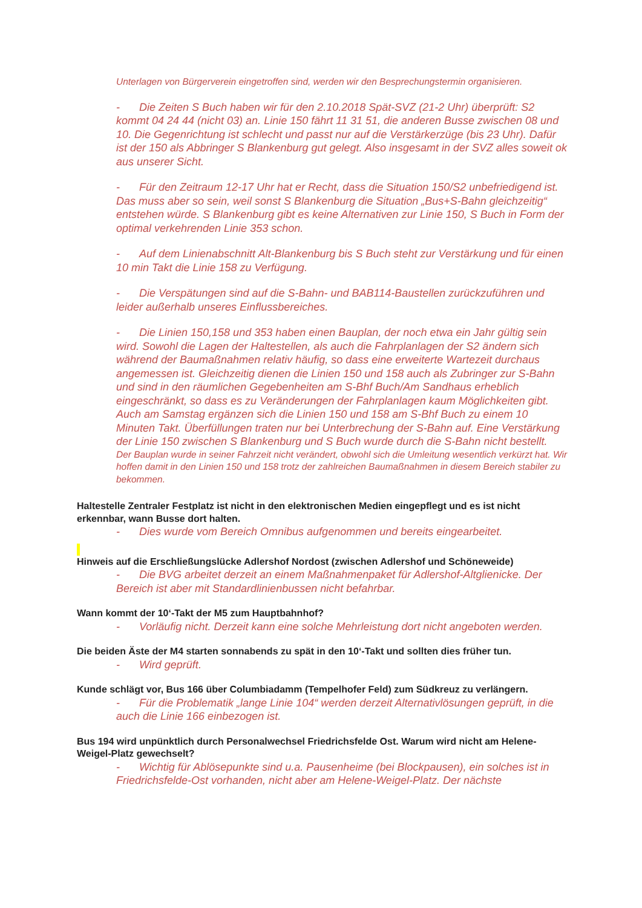Unterlagen von Bürgerverein eingetroffen sind, werden wir den Besprechungstermin organisieren.
- Die Zeiten S Buch haben wir für den 2.10.2018 Spät-SVZ (21-2 Uhr) überprüft: S2 kommt 04 24 44 (nicht 03) an. Linie 150 fährt 11 31 51, die anderen Busse zwischen 08 und 10. Die Gegenrichtung ist schlecht und passt nur auf die Verstärkerzüge (bis 23 Uhr). Dafür ist der 150 als Abbringer S Blankenburg gut gelegt. Also insgesamt in der SVZ alles soweit ok aus unserer Sicht.
- Für den Zeitraum 12-17 Uhr hat er Recht, dass die Situation 150/S2 unbefriedigend ist. Das muss aber so sein, weil sonst S Blankenburg die Situation „Bus+S-Bahn gleichzeitig“ entstehen würde. S Blankenburg gibt es keine Alternativen zur Linie 150, S Buch in Form der optimal verkehrenden Linie 353 schon.
- Auf dem Linienabschnitt Alt-Blankenburg bis S Buch steht zur Verstärkung und für einen 10 min Takt die Linie 158 zu Verfügung.
- Die Verspätungen sind auf die S-Bahn- und BAB114-Baustellen zurückzuführen und leider außerhalb unseres Einflussbereiches.
- Die Linien 150,158 und 353 haben einen Bauplan, der noch etwa ein Jahr gültig sein wird. Sowohl die Lagen der Haltestellen, als auch die Fahrplanlagen der S2 ändern sich während der Baumaßnahmen relativ häufig, so dass eine erweiterte Wartezeit durchaus angemessen ist. Gleichzeitig dienen die Linien 150 und 158 auch als Zubringer zur S-Bahn und sind in den räumlichen Gegebenheiten am S-Bhf Buch/Am Sandhaus erheblich eingeschränkt, so dass es zu Veränderungen der Fahrplanlagen kaum Möglichkeiten gibt. Auch am Samstag ergänzen sich die Linien 150 und 158 am S-Bhf Buch zu einem 10 Minuten Takt. Überfüllungen traten nur bei Unterbrechung der S-Bahn auf. Eine Verstärkung der Linie 150 zwischen S Blankenburg und S Buch wurde durch die S-Bahn nicht bestellt.
Der Bauplan wurde in seiner Fahrzeit nicht verändert, obwohl sich die Umleitung wesentlich verkürzt hat. Wir hoffen damit in den Linien 150 und 158 trotz der zahlreichen Baumaßnahmen in diesem Bereich stabiler zu bekommen.
Haltestelle Zentraler Festplatz ist nicht in den elektronischen Medien eingepflegt und es ist nicht erkennbar, wann Busse dort halten.
- Dies wurde vom Bereich Omnibus aufgenommen und bereits eingearbeitet.
Hinweis auf die Erschließungslücke Adlershof Nordost (zwischen Adlershof und Schöneweide)
- Die BVG arbeitet derzeit an einem Maßnahmenpaket für Adlershof-Altglienicke. Der Bereich ist aber mit Standardlinienbussen nicht befahrbar.
Wann kommt der 10‘-Takt der M5 zum Hauptbahnhof?
- Vorläufig nicht. Derzeit kann eine solche Mehrleistung dort nicht angeboten werden.
Die beiden Äste der M4 starten sonnabends zu spät in den 10‘-Takt und sollten dies früher tun.
- Wird geprüft.
Kunde schlägt vor, Bus 166 über Columbiadamm (Tempelhofer Feld) zum Südkreuz zu verlängern.
- Für die Problematik „lange Linie 104“ werden derzeit Alternativlösungen geprüft, in die auch die Linie 166 einbezogen ist.
Bus 194 wird unpünktlich durch Personalwechsel Friedrichsfelde Ost. Warum wird nicht am Helene-Weigel-Platz gewechselt?
- Wichtig für Ablösepunkte sind u.a. Pausenheime (bei Blockpausen), ein solches ist in Friedrichsfelde-Ost vorhanden, nicht aber am Helene-Weigel-Platz. Der nächste